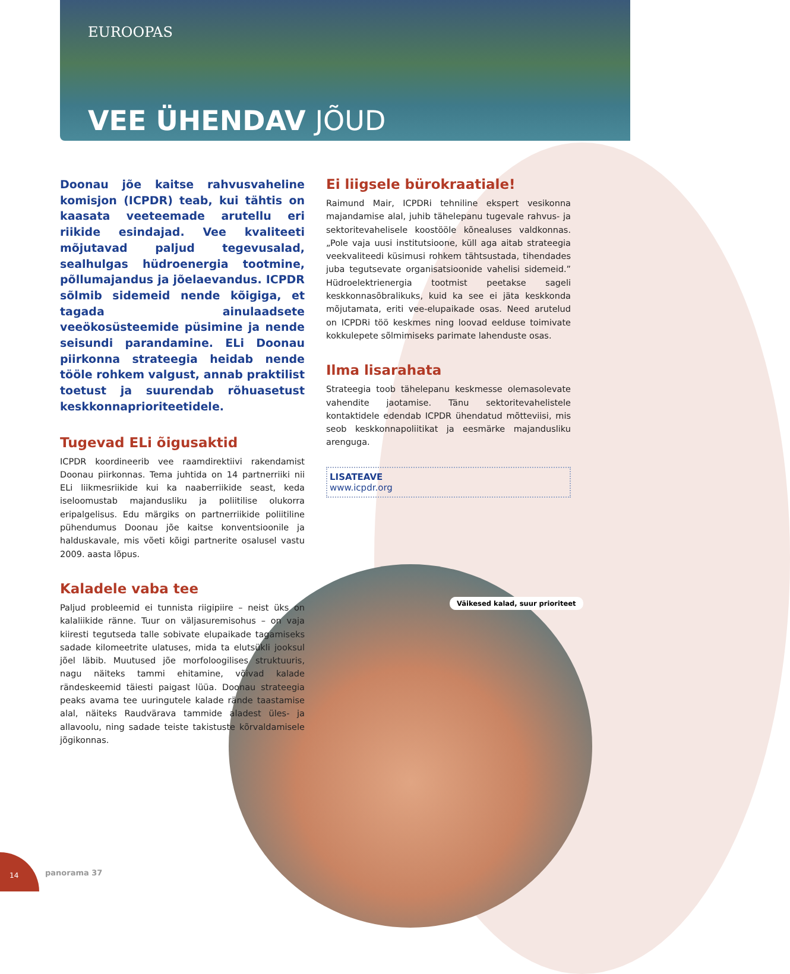EUROOPAS
VEE ÜHENDAV JÕUD
Doonau jõe kaitse rahvusvaheline komisjon (ICPDR) teab, kui tähtis on kaasata veetee­made arutellu eri riikide esindajad. Vee kvaliteeti mõjutavad paljud tegevusalad, sealhulgas hüdroenergia tootmine, põllu­majandus ja jõelaevandus. ICPDR sõlmib sidemeid nende kõigiga, et tagada ainulaad­sete veeökosüsteemide püsimine ja nende seisundi parandamine. ELi Doonau piirkonna strateegia heidab nende tööle rohkem val­gust, annab praktilist toetust ja suurendab rõhuasetust keskkonnaprioriteetidele.
Tugevad ELi õigusaktid
ICPDR koordineerib vee raamdirektiivi rakendamist Doonau piirkonnas. Tema juhtida on 14 partnerriiki nii ELi liikmesriikide kui ka naaberriikide seast, keda iseloomustab majandusliku ja poliitilise olukorra eripalgelisus. Edu märgiks on partnerriikide poliitiline pühendumus Doonau jõe kaitse konventsioonile ja halduskavale, mis võeti kõigi partnerite osalusel vastu 2009. aasta lõpus.
Kaladele vaba tee
Paljud probleemid ei tunnista riigipiire – neist üks on kalaliikide ränne. Tuur on väljasuremisohus – on vaja kiiresti tegutseda talle sobivate elupaikade tagamiseks sadade kilomeetrite ulatuses, mida ta elutsükli jooksul jõel läbib. Muutused jõe morfoloogilises struktuuris, nagu näiteks tammi ehitamine, võivad kalade rändeskeemid täiesti paigast lüüa. Doonau strateegia peaks avama tee uuringutele kalade rände taastamise alal, näiteks Raudvärava tammide aladest üles- ja allavoolu, ning sadade teiste takistuste kõrvaldamisele jõgikonnas.
Ei liigsele bürokraatiale!
Raimund Mair, ICPDRi tehniline ekspert vesikonna majandamise alal, juhib tähelepanu tugevale rahvus- ja sektoritevahelisele koostööle kõnealuses valdkonnas. „Pole vaja uusi institutsioone, küll aga aitab strateegia veekvaliteedi küsimusi rohkem tähtsustada, tihendades juba tegutsevate organisatsioonide vahelisi sidemeid.” Hüdroelektrienergia tootmist peetakse sageli keskkonnasõbralikuks, kuid ka see ei jäta keskkonda mõjutamata, eriti vee-elupaikade osas. Need arutelud on ICPDRi töö keskmes ning loovad eelduse toimivate kokkulepete sõlmimiseks parimate lahenduste osas.
Ilma lisarahata
Strateegia toob tähelepanu keskmesse olemasolevate vahendite jaotamise. Tänu sektoritevahelistele kontaktidele edendab ICPDR ühendatud mõtteviisi, mis seob keskkonnapoliitikat ja eesmärke majandusliku arenguga.
LISATEAVE
www.icpdr.org
Väikesed kalad, suur prioriteet
14
panorama 37